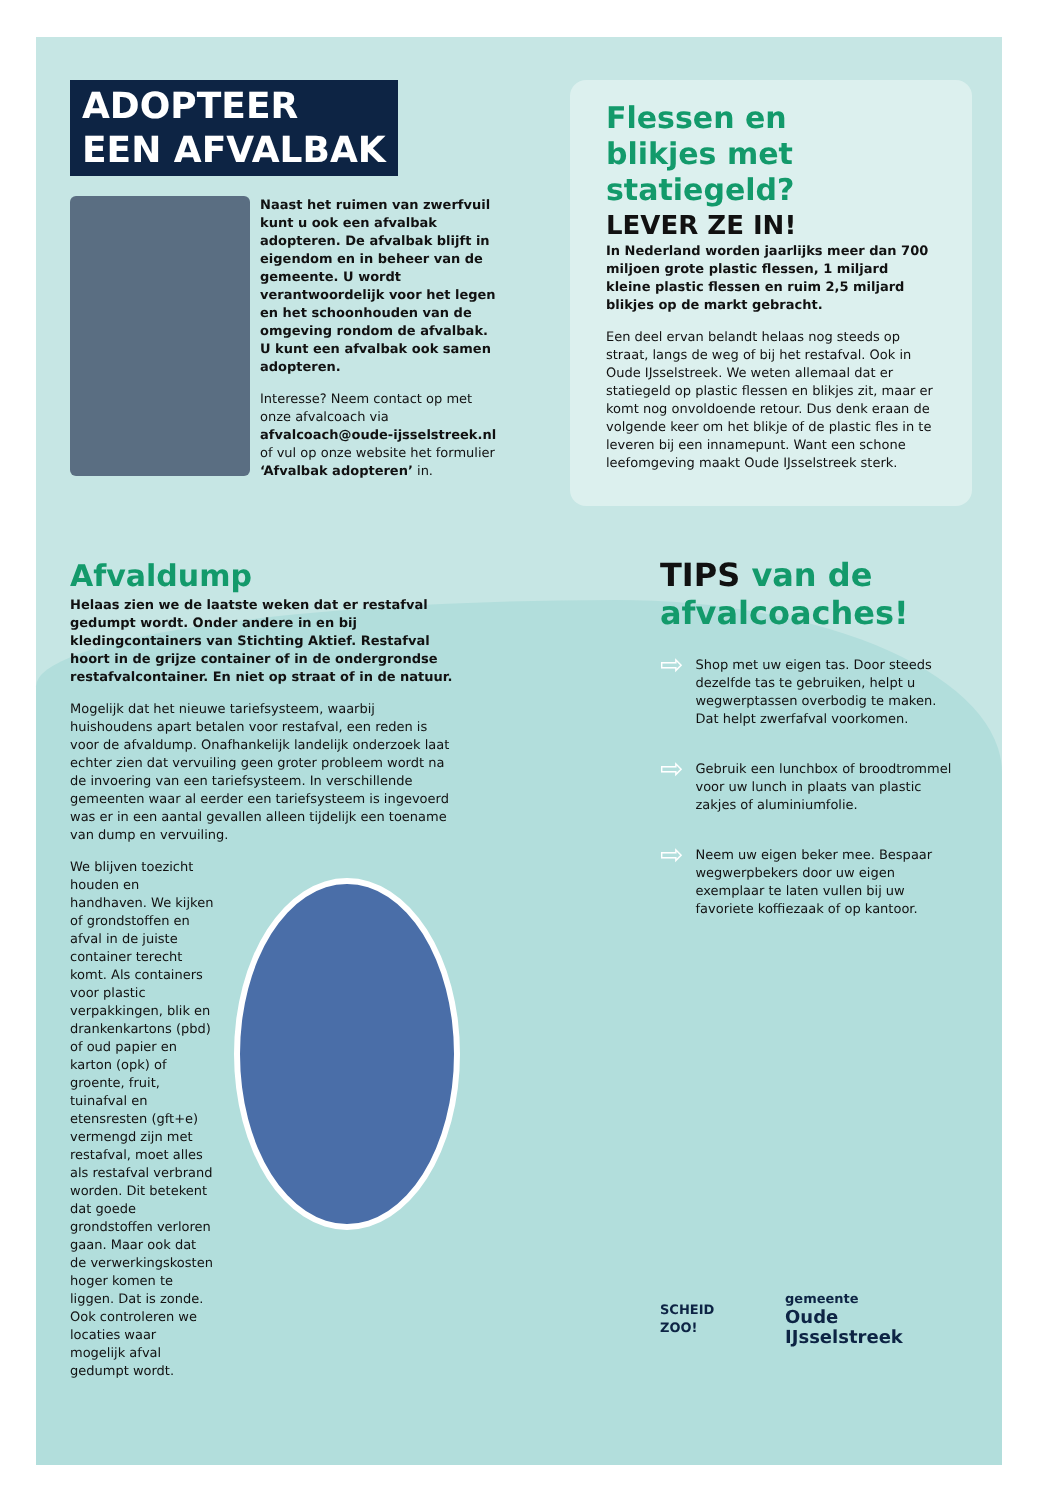ADOPTEER
EEN AFVALBAK
Naast het ruimen van zwerfvuil kunt u ook een afvalbak adopteren. De afvalbak blijft in eigendom en in beheer van de gemeente. U wordt verantwoordelijk voor het legen en het schoonhouden van de omgeving rondom de afvalbak. U kunt een afvalbak ook samen adopteren.
Interesse? Neem contact op met onze afvalcoach via afvalcoach@oude-ijsselstreek.nl of vul op onze website het formulier ‘Afvalbak adopteren’ in.
Flessen en
blikjes met
statiegeld?
LEVER ZE IN!
In Nederland worden jaarlijks meer dan 700 miljoen grote plastic flessen, 1 miljard kleine plastic flessen en ruim 2,5 miljard blikjes op de markt gebracht.
Een deel ervan belandt helaas nog steeds op straat, langs de weg of bij het restafval. Ook in Oude IJsselstreek. We weten allemaal dat er statiegeld op plastic flessen en blikjes zit, maar er komt nog onvoldoende retour. Dus denk eraan de volgende keer om het blikje of de plastic fles in te leveren bij een innamepunt. Want een schone leefomgeving maakt Oude IJsselstreek sterk.
Afvaldump
Helaas zien we de laatste weken dat er restafval gedumpt wordt. Onder andere in en bij kledingcontainers van Stichting Aktief. Restafval hoort in de grijze container of in de ondergrondse restafvalcontainer. En niet op straat of in de natuur.
Mogelijk dat het nieuwe tariefsysteem, waarbij huishoudens apart betalen voor restafval, een reden is voor de afvaldump. Onafhankelijk landelijk onderzoek laat echter zien dat vervuiling geen groter probleem wordt na de invoering van een tariefsysteem. In verschillende gemeenten waar al eerder een tariefsysteem is ingevoerd was er in een aantal gevallen alleen tijdelijk een toename van dump en vervuiling.
We blijven toezicht houden en handhaven. We kijken of grondstoffen en afval in de juiste container terecht komt. Als containers voor plastic verpakkingen, blik en drankenkartons (pbd) of oud papier en karton (opk) of groente, fruit, tuinafval en etensresten (gft+e) vermengd zijn met restafval, moet alles als restafval verbrand worden. Dit betekent dat goede grondstoffen verloren gaan. Maar ook dat de verwerkingskosten hoger komen te liggen. Dat is zonde. Ook controleren we locaties waar mogelijk afval gedumpt wordt.
TIPS van de afvalcoaches!
⇨
Shop met uw eigen tas. Door steeds dezelfde tas te gebruiken, helpt u wegwerptassen overbodig te maken. Dat helpt zwerfafval voorkomen.
⇨
Gebruik een lunchbox of broodtrommel voor uw lunch in plaats van plastic zakjes of aluminiumfolie.
⇨
Neem uw eigen beker mee. Bespaar wegwerpbekers door uw eigen exemplaar te laten vullen bij uw favoriete koffiezaak of op kantoor.
SCHEID ZOO! gemeente
Oude IJsselstreek